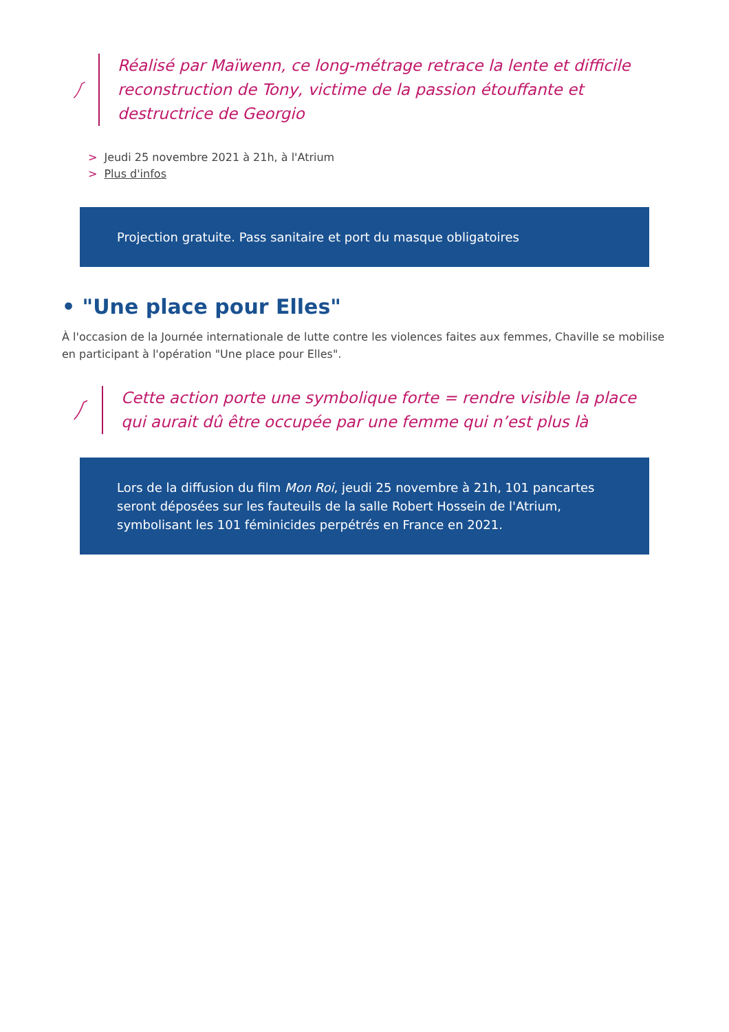Réalisé par Maïwenn, ce long-métrage retrace la lente et difficile reconstruction de Tony, victime de la passion étouffante et destructrice de Georgio
> Jeudi 25 novembre 2021 à 21h, à l'Atrium
> Plus d'infos
Projection gratuite. Pass sanitaire et port du masque obligatoires
• "Une place pour Elles"
À l'occasion de la Journée internationale de lutte contre les violences faites aux femmes, Chaville se mobilise en participant à l'opération "Une place pour Elles".
Cette action porte une symbolique forte = rendre visible la place qui aurait dû être occupée par une femme qui n’est plus là
Lors de la diffusion du film Mon Roi, jeudi 25 novembre à 21h, 101 pancartes seront déposées sur les fauteuils de la salle Robert Hossein de l'Atrium, symbolisant les 101 féminicides perpétrés en France en 2021.